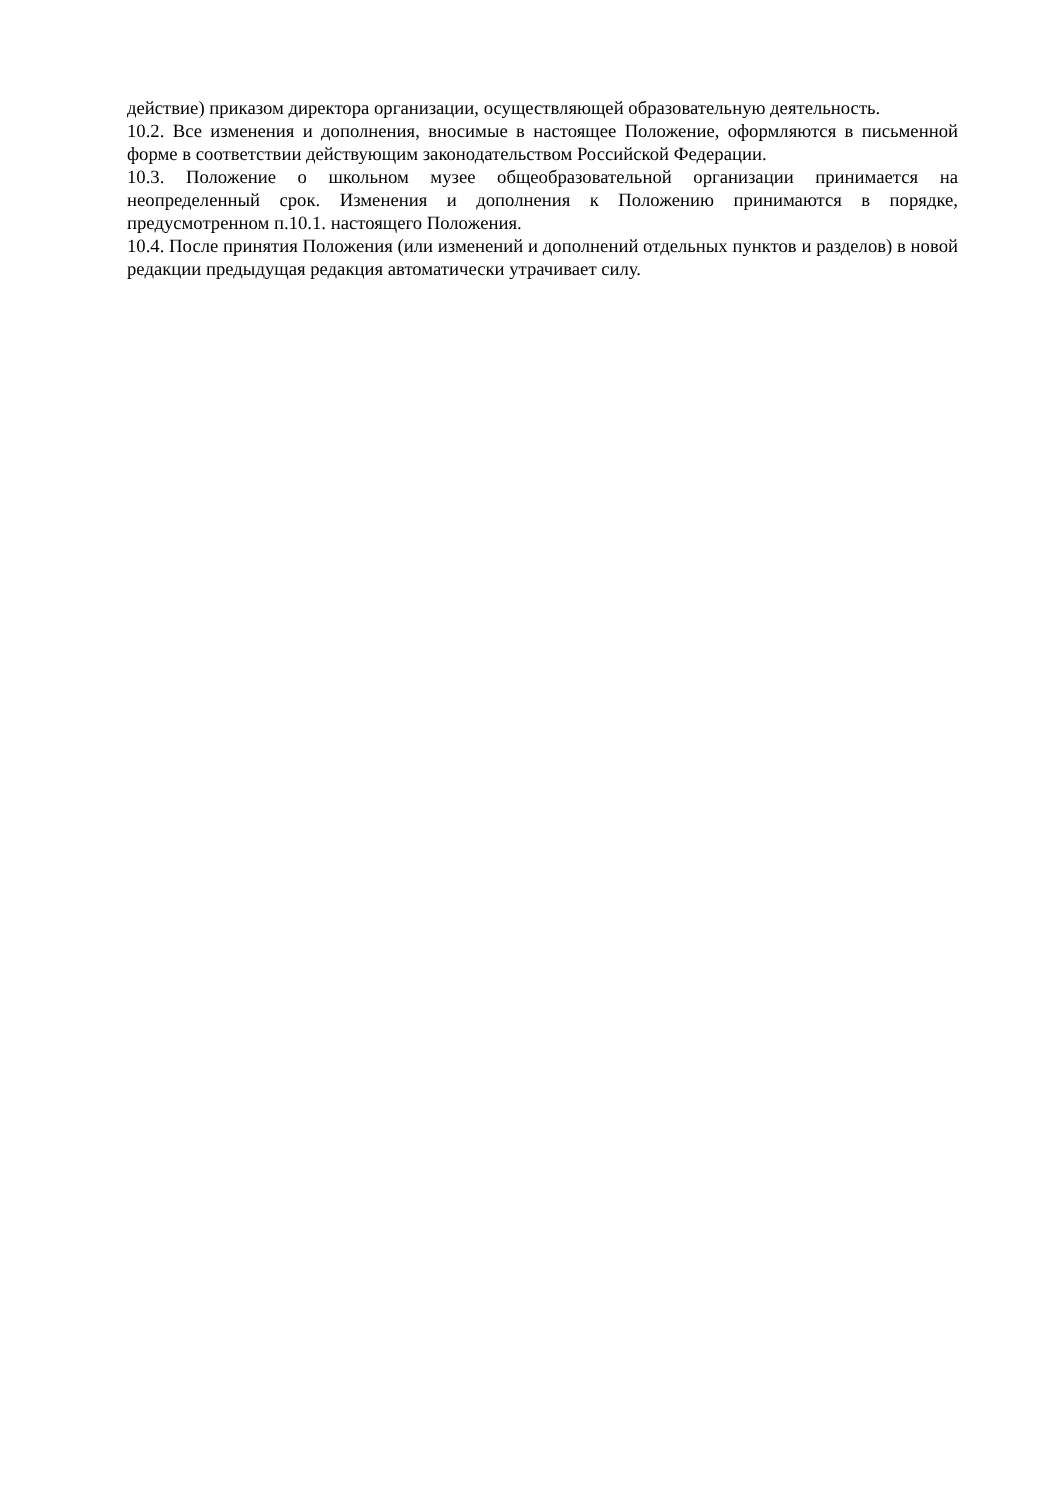действие) приказом директора организации, осуществляющей образовательную деятельность.
10.2. Все изменения и дополнения, вносимые в настоящее Положение, оформляются в письменной форме в соответствии действующим законодательством Российской Федерации.
10.3. Положение о школьном музее общеобразовательной организации принимается на неопределенный срок. Изменения и дополнения к Положению принимаются в порядке, предусмотренном п.10.1. настоящего Положения.
10.4. После принятия Положения (или изменений и дополнений отдельных пунктов и разделов) в новой редакции предыдущая редакция автоматически утрачивает силу.